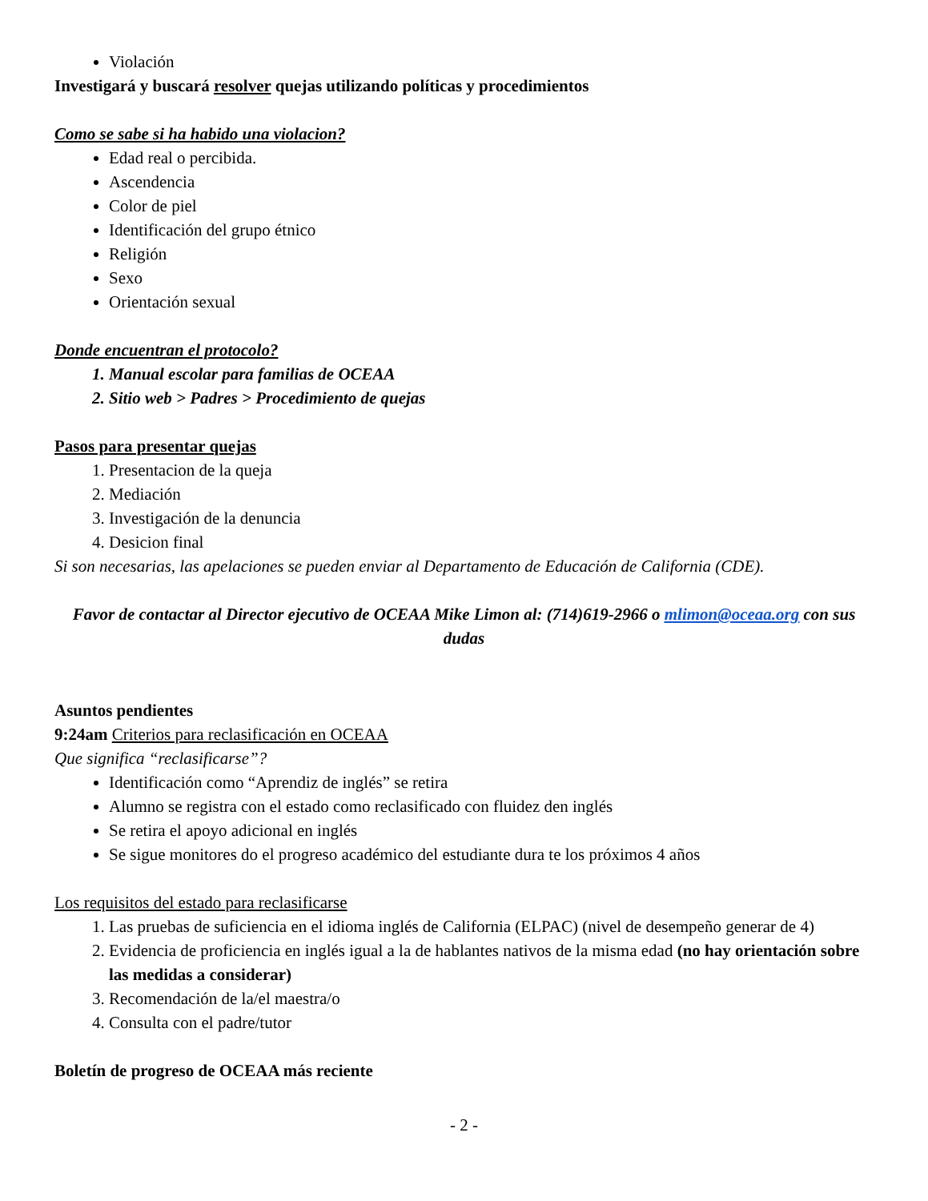Violación
Investigará y buscará resolver quejas utilizando políticas y procedimientos
Como se sabe si ha habido una violacion?
Edad real o percibida.
Ascendencia
Color de piel
Identificación del grupo étnico
Religión
Sexo
Orientación sexual
Donde encuentran el protocolo?
1. Manual escolar para familias de OCEAA
2. Sitio web > Padres > Procedimiento de quejas
Pasos para presentar quejas
1. Presentacion de la queja
2. Mediación
3. Investigación de la denuncia
4. Desicion final
Si son necesarias, las apelaciones se pueden enviar al Departamento de Educación de California (CDE).
Favor de contactar al Director ejecutivo de OCEAA Mike Limon al: (714)619-2966 o mlimon@oceaa.org con sus dudas
Asuntos pendientes
9:24am Criterios para reclasificación en OCEAA
Que significa “reclasificarse”?
Identificación como “Aprendiz de inglés” se retira
Alumno se registra con el estado como reclasificado con fluidez den inglés
Se retira el apoyo adicional en inglés
Se sigue monitores do el progreso académico del estudiante dura te los próximos 4 años
Los requisitos del estado para reclasificarse
1. Las pruebas de suficiencia en el idioma inglés de California (ELPAC) (nivel de desempeño generar de 4)
2. Evidencia de proficiencia en inglés igual a la de hablantes nativos de la misma edad (no hay orientación sobre las medidas a considerar)
3. Recomendación de la/el maestra/o
4. Consulta con el padre/tutor
Boletín de progreso de OCEAA más reciente
- 2 -